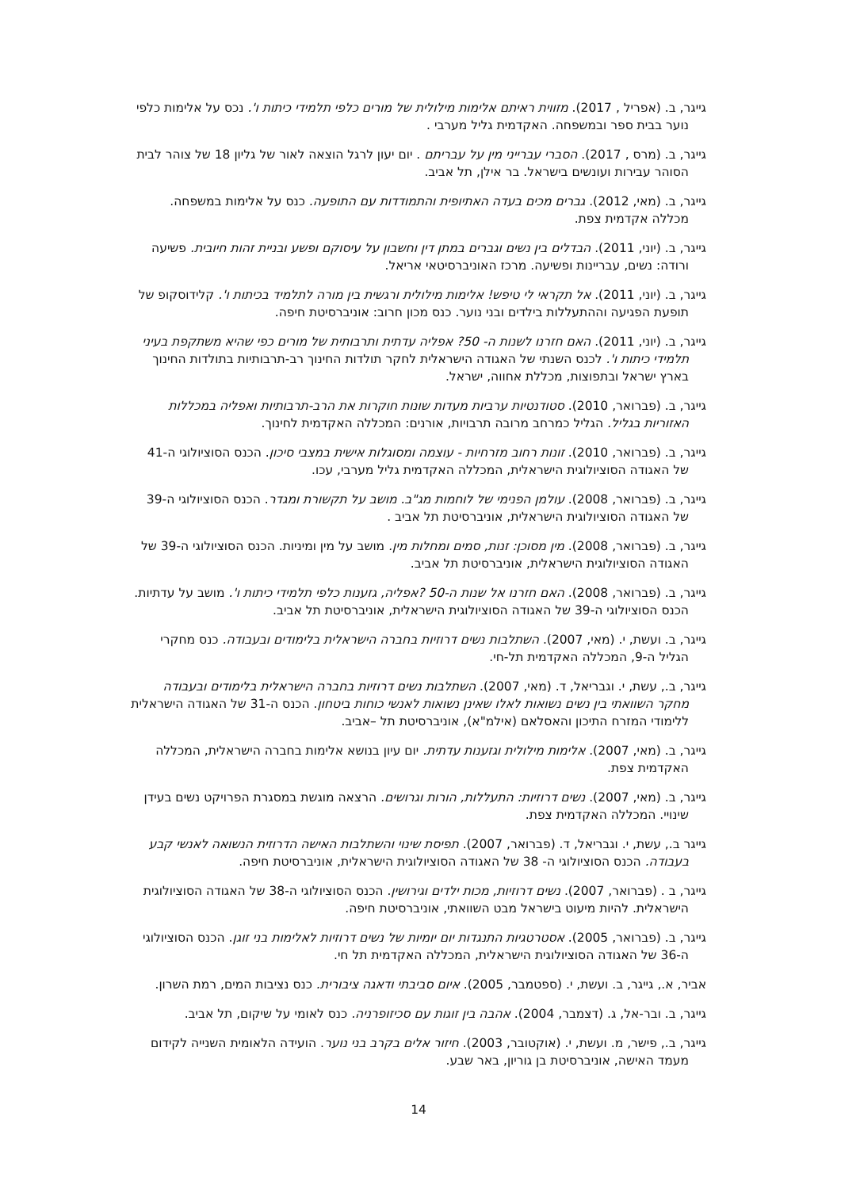גייגר, ב. (אפריל , 2017). מזווית ראיתם אלימות מילולית של מורים כלפי תלמידי כיתות ו'. נכס על אלימות כלפי נוער בבית ספר ובמשפחה. האקדמית גליל מערבי .
גייגר, ב. (מרס , 2017). הסברי עברייני מין על עבריתם . יום יעון לרגל הוצאה לאור של גליון 18 של צוהר לבית הסוהר עבירות ועונשים בישראל. בר אילן, תל אביב.
גייגר, ב. (מאי, 2012). גברים מכים בעדה האתיופית והתמודדות עם התופעה. כנס על אלימות במשפחה. מכללה אקדמית צפת.
גייגר, ב. (יוני, 2011). הבדלים בין נשים וגברים במתן דין וחשבון על עיסוקם ופשע ובניית זהות חיובית. פשיעה ורודה: נשים, עבריינות ופשיעה. מרכז האוניברסיטאי אריאל.
גייגר, ב. (יוני, 2011). אל תקראי לי טיפש! אלימות מילולית ורגשית בין מורה לתלמיד בכיתות ו'. קלידוסקופ של תופעת הפגיעה וההתעללות בילדים ובני נוער. כנס מכון חרוב: אוניברסיטת חיפה.
גייגר, ב. (יוני, 2011). האם חזרנו לשנות ה- 50? אפליה עדתית ותרבותית של מורים כפי שהיא משתקפת בעיני תלמידי כיתות ו'. לכנס השנתי של האגודה הישראלית לחקר תולדות החינוך רב-תרבותיות בתולדות החינוך בארץ ישראל ובתפוצות, מכללת אחווה, ישראל.
גייגר, ב. (פברואר, 2010). סטודנטיות ערביות מעדות שונות חוקרות את הרב-תרבותיות ואפליה במכללות האזוריות בגליל. הגליל כמרחב מרובה תרבויות, אורנים: המכללה האקדמית לחינוך.
גייגר, ב. (פברואר, 2010). זונות רחוב מזרחיות - עוצמה ומסוגלות אישית במצבי סיכון. הכנס הסוציולוגי ה-41 של האגודה הסוציולוגית הישראלית, המכללה האקדמית גליל מערבי, עכו.
גייגר, ב. (פברואר, 2008). עולמן הפנימי של לוחמות מג"ב. מושב על תקשורת ומגדר. הכנס הסוציולוגי ה-39 של האגודה הסוציולוגית הישראלית, אוניברסיטת תל אביב .
גייגר, ב. (פברואר, 2008). מין מסוכן: זנות, סמים ומחלות מין. מושב על מין ומיניות. הכנס הסוציולוגי ה-39 של האגודה הסוציולוגית הישראלית, אוניברסיטת תל אביב.
גייגר, ב. (פברואר, 2008). האם חזרנו אל שנות ה-50 ?אפליה, גזענות כלפי תלמידי כיתות ו'. מושב על עדתיות. הכנס הסוציולוגי ה-39 של האגודה הסוציולוגית הישראלית, אוניברסיטת תל אביב.
גייגר, ב. ועשת, י. (מאי, 2007). השתלבות נשים דרוזיות בחברה הישראלית בלימודים ובעבודה. כנס מחקרי הגליל ה-9, המכללה האקדמית תל-חי.
גייגר, ב., עשת, י. וגבריאל, ד. (מאי, 2007). השתלבות נשים דרוזיות בחברה הישראלית בלימודים ובעבודה מחקר השוואתי בין נשים נשואות לאלו שאינן נשואות לאנשי כוחות ביטחון. הכנס ה-31 של האגודה הישראלית ללימודי המזרח התיכון והאסלאם (אילמ"א), אוניברסיטת תל –אביב.
גייגר, ב. (מאי, 2007). אלימות מילולית וגזענות עדתית. יום עיון בנושא אלימות בחברה הישראלית, המכללה האקדמית צפת.
גייגר, ב. (מאי, 2007). נשים דרוזיות: התעללות, הורות וגרושים. הרצאה מוגשת במסגרת הפרויקט נשים בעידן שינויי. המכללה האקדמית צפת.
גייגר ב., עשת, י. וגבריאל, ד. (פברואר, 2007). תפיסת שינוי והשתלבות האישה הדרוזית הנשואה לאנשי קבע בעבודה. הכנס הסוציולוגי ה- 38 של האגודה הסוציולוגית הישראלית, אוניברסיטת חיפה.
גייגר, ב . (פברואר, 2007). נשים דרוזיות, מכות ילדים וגירושין. הכנס הסוציולוגי ה-38 של האגודה הסוציולוגית הישראלית. להיות מיעוט בישראל מבט השוואתי, אוניברסיטת חיפה.
גייגר, ב. (פברואר, 2005). אסטרטגיות התנגדות יום יומיות של נשים דרוזיות לאלימות בני זוגן. הכנס הסוציולוגי ה-36 של האגודה הסוציולוגית הישראלית, המכללה האקדמית תל חי.
אביר, א., גייגר, ב. ועשת, י. (ספטמבר, 2005). איום סביבתי ודאגה ציבורית. כנס נציבות המים, רמת השרון.
גייגר, ב. ובר-אל, ג. (דצמבר, 2004). אהבה בין זוגות עם סכיזופרניה. כנס לאומי על שיקום, תל אביב.
גייגר, ב., פישר, מ. ועשת, י. (אוקטובר, 2003). חיזור אלים בקרב בני נוער. הועידה הלאומית השנייה לקידום מעמד האישה, אוניברסיטת בן גוריון, באר שבע.
14